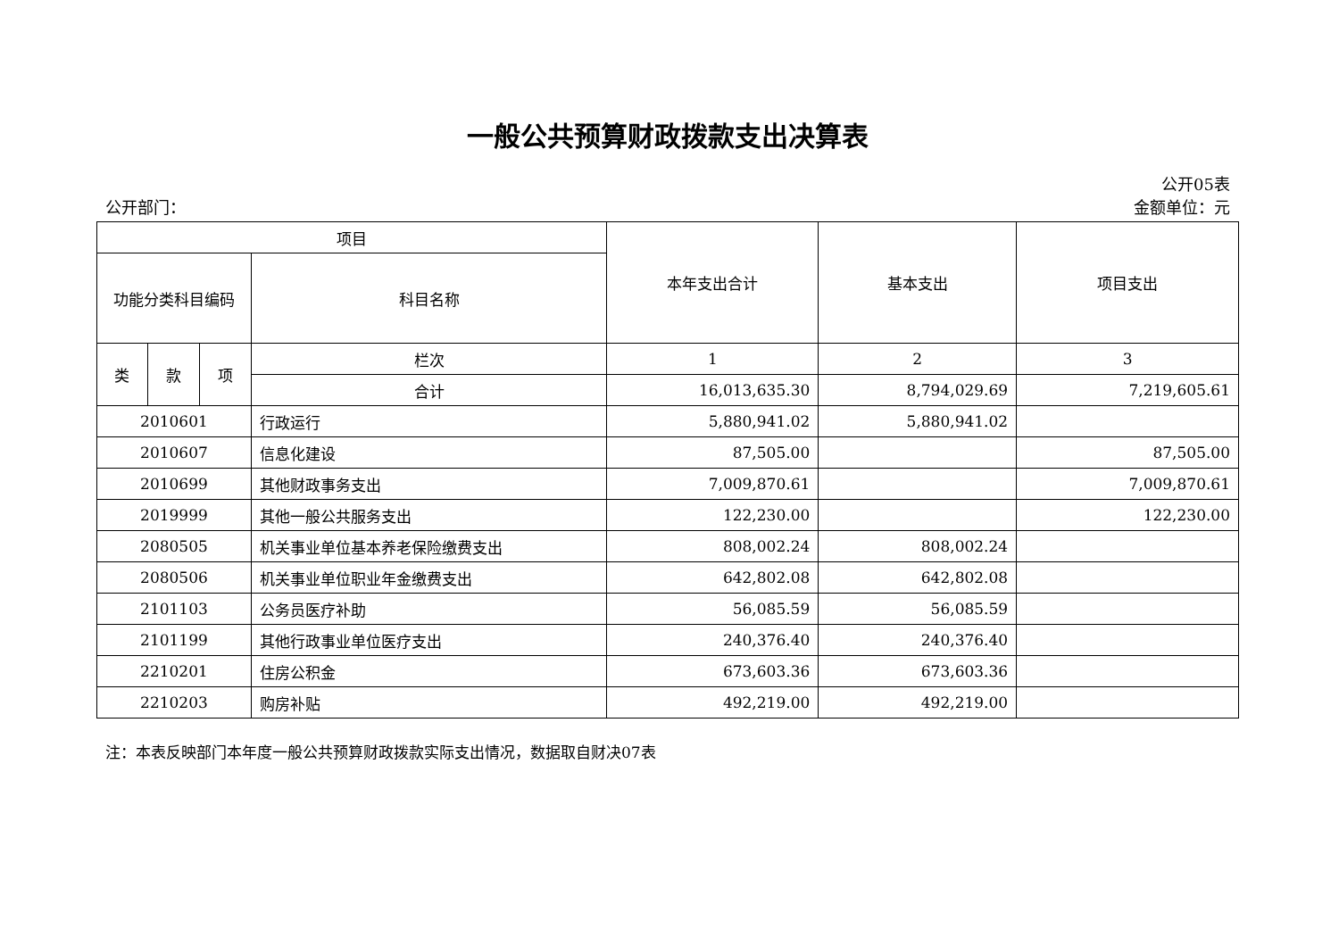一般公共预算财政拨款支出决算表
公开05表
公开部门： 金额单位：元
| 项目 | | | | 本年支出合计 | 基本支出 | 项目支出 |
| --- | --- | --- | --- | --- | --- | --- |
| 功能分类科目编码 | | | 科目名称 | | | |
| 类 | 款 | 项 | 栏次 | 1 | 2 | 3 |
| | | | 合计 | 16,013,635.30 | 8,794,029.69 | 7,219,605.61 |
| 2010601 | | | 行政运行 | 5,880,941.02 | 5,880,941.02 | |
| 2010607 | | | 信息化建设 | 87,505.00 | | 87,505.00 |
| 2010699 | | | 其他财政事务支出 | 7,009,870.61 | | 7,009,870.61 |
| 2019999 | | | 其他一般公共服务支出 | 122,230.00 | | 122,230.00 |
| 2080505 | | | 机关事业单位基本养老保险缴费支出 | 808,002.24 | 808,002.24 | |
| 2080506 | | | 机关事业单位职业年金缴费支出 | 642,802.08 | 642,802.08 | |
| 2101103 | | | 公务员医疗补助 | 56,085.59 | 56,085.59 | |
| 2101199 | | | 其他行政事业单位医疗支出 | 240,376.40 | 240,376.40 | |
| 2210201 | | | 住房公积金 | 673,603.36 | 673,603.36 | |
| 2210203 | | | 购房补贴 | 492,219.00 | 492,219.00 | |
注：本表反映部门本年度一般公共预算财政拨款实际支出情况，数据取自财决07表